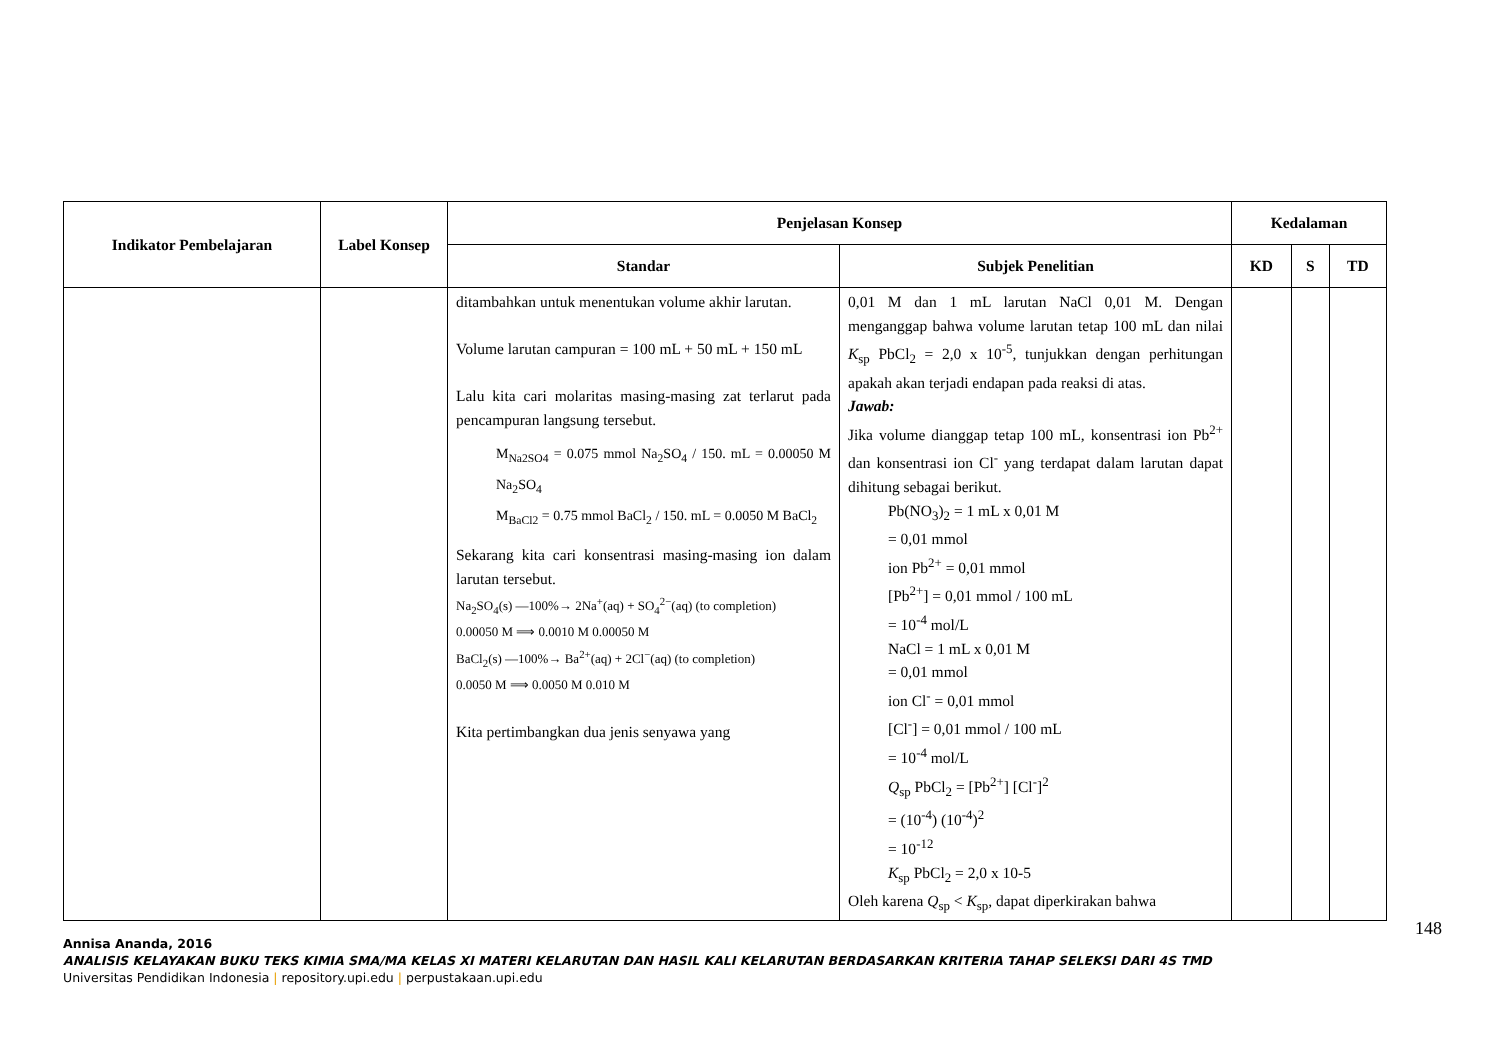| Indikator Pembelajaran | Label Konsep | Penjelasan Konsep | | Kedalaman | | |
| --- | --- | --- | --- | --- | --- | --- |
| | | Standar | Subjek Penelitian | KD | S | TD |
| | | ditambahkan untuk menentukan volume akhir larutan. Volume larutan campuran = 100 mL + 50 mL + 150 mL Lalu kita cari molaritas masing-masing zat terlarut pada pencampuran langsung tersebut. M<sub>Na2SO4</sub> = 0.075 mmol Na<sub>2</sub>SO<sub>4</sub> / 150. mL = 0.00050 M Na<sub>2</sub>SO<sub>4</sub> M<sub>BaCl2</sub> = 0.75 mmol BaCl<sub>2</sub> / 150. mL = 0.0050 M BaCl<sub>2</sub> Sekarang kita cari konsentrasi masing-masing ion dalam larutan tersebut. Na<sub>2</sub>SO<sub>4</sub>(s) —100%→ 2Na<sup>+</sup>(aq) + SO<sub>4</sub><sup>2−</sup>(aq) (to completion) 0.00050 M ⟹ 0.0010 M 0.00050 M BaCl<sub>2</sub>(s) —100%→ Ba<sup>2+</sup>(aq) + 2Cl<sup>−</sup>(aq) (to completion) 0.0050 M ⟹ 0.0050 M 0.010 M Kita pertimbangkan dua jenis senyawa yang | 0,01 M dan 1 mL larutan NaCl 0,01 M. Dengan menganggap bahwa volume larutan tetap 100 mL dan nilai K<sub>sp</sub> PbCl<sub>2</sub> = 2,0 x 10<sup>-5</sup>, tunjukkan dengan perhitungan apakah akan terjadi endapan pada reaksi di atas. Jawab: Jika volume dianggap tetap 100 mL, konsentrasi ion Pb<sup>2+</sup> dan konsentrasi ion Cl<sup>-</sup> yang terdapat dalam larutan dapat dihitung sebagai berikut. Pb(NO<sub>3</sub>)<sub>2</sub> = 1 mL x 0,01 M = 0,01 mmol ion Pb<sup>2+</sup> = 0,01 mmol [Pb<sup>2+</sup>] = 0,01 mmol / 100 mL = 10<sup>-4</sup> mol/L NaCl = 1 mL x 0,01 M = 0,01 mmol ion Cl<sup>-</sup> = 0,01 mmol [Cl<sup>-</sup>] = 0,01 mmol / 100 mL = 10<sup>-4</sup> mol/L Q<sub>sp</sub> PbCl<sub>2</sub> = [Pb<sup>2+</sup>] [Cl<sup>-</sup>]<sup>2</sup> = (10<sup>-4</sup>) (10<sup>-4</sup>)<sup>2</sup> = 10<sup>-12</sup> K<sub>sp</sub> PbCl<sub>2</sub> = 2,0 x 10-5 Oleh karena Q<sub>sp</sub> < K<sub>sp</sub>, dapat diperkirakan bahwa | | | |
148
Annisa Ananda, 2016
ANALISIS KELAYAKAN BUKU TEKS KIMIA SMA/MA KELAS XI MATERI KELARUTAN DAN HASIL KALI KELARUTAN BERDASARKAN KRITERIA TAHAP SELEKSI DARI 4S TMD
Universitas Pendidikan Indonesia | repository.upi.edu | perpustakaan.upi.edu